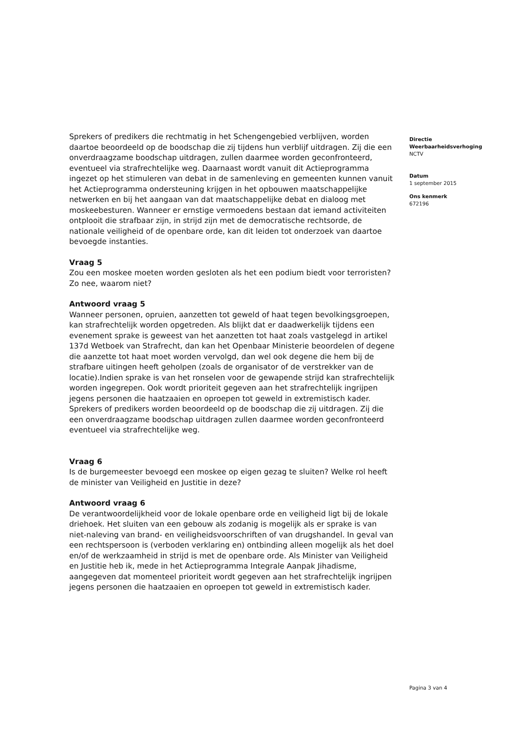Sprekers of predikers die rechtmatig in het Schengengebied verblijven, worden daartoe beoordeeld op de boodschap die zij tijdens hun verblijf uitdragen. Zij die een onverdraagzame boodschap uitdragen, zullen daarmee worden geconfronteerd, eventueel via strafrechtelijke weg. Daarnaast wordt vanuit dit Actieprogramma ingezet op het stimuleren van debat in de samenleving en gemeenten kunnen vanuit het Actieprogramma ondersteuning krijgen in het opbouwen maatschappelijke netwerken en bij het aangaan van dat maatschappelijke debat en dialoog met moskeebesturen. Wanneer er ernstige vermoedens bestaan dat iemand activiteiten ontplooit die strafbaar zijn, in strijd zijn met de democratische rechtsorde, de nationale veiligheid of de openbare orde, kan dit leiden tot onderzoek van daartoe bevoegde instanties.
Vraag 5
Zou een moskee moeten worden gesloten als het een podium biedt voor terroristen? Zo nee, waarom niet?
Antwoord vraag 5
Wanneer personen, opruien, aanzetten tot geweld of haat tegen bevolkingsgroepen, kan strafrechtelijk worden opgetreden. Als blijkt dat er daadwerkelijk tijdens een evenement sprake is geweest van het aanzetten tot haat zoals vastgelegd in artikel 137d Wetboek van Strafrecht, dan kan het Openbaar Ministerie beoordelen of degene die aanzette tot haat moet worden vervolgd, dan wel ook degene die hem bij de strafbare uitingen heeft geholpen (zoals de organisator of de verstrekker van de locatie).Indien sprake is van het ronselen voor de gewapende strijd kan strafrechtelijk worden ingegrepen. Ook wordt prioriteit gegeven aan het strafrechtelijk ingrijpen jegens personen die haatzaaien en oproepen tot geweld in extremistisch kader. Sprekers of predikers worden beoordeeld op de boodschap die zij uitdragen. Zij die een onverdraagzame boodschap uitdragen zullen daarmee worden geconfronteerd eventueel via strafrechtelijke weg.
Vraag 6
Is de burgemeester bevoegd een moskee op eigen gezag te sluiten? Welke rol heeft de minister van Veiligheid en Justitie in deze?
Antwoord vraag 6
De verantwoordelijkheid voor de lokale openbare orde en veiligheid ligt bij de lokale driehoek. Het sluiten van een gebouw als zodanig is mogelijk als er sprake is van niet-naleving van brand- en veiligheidsvoorschriften of van drugshandel. In geval van een rechtspersoon is (verboden verklaring en) ontbinding alleen mogelijk als het doel en/of de werkzaamheid in strijd is met de openbare orde. Als Minister van Veiligheid en Justitie heb ik, mede in het Actieprogramma Integrale Aanpak Jihadisme, aangegeven dat momenteel prioriteit wordt gegeven aan het strafrechtelijk ingrijpen jegens personen die haatzaaien en oproepen tot geweld in extremistisch kader.
Directie
Weerbaarheidsverhoging
NCTV
Datum
1 september 2015
Ons kenmerk
672196
Pagina 3 van 4